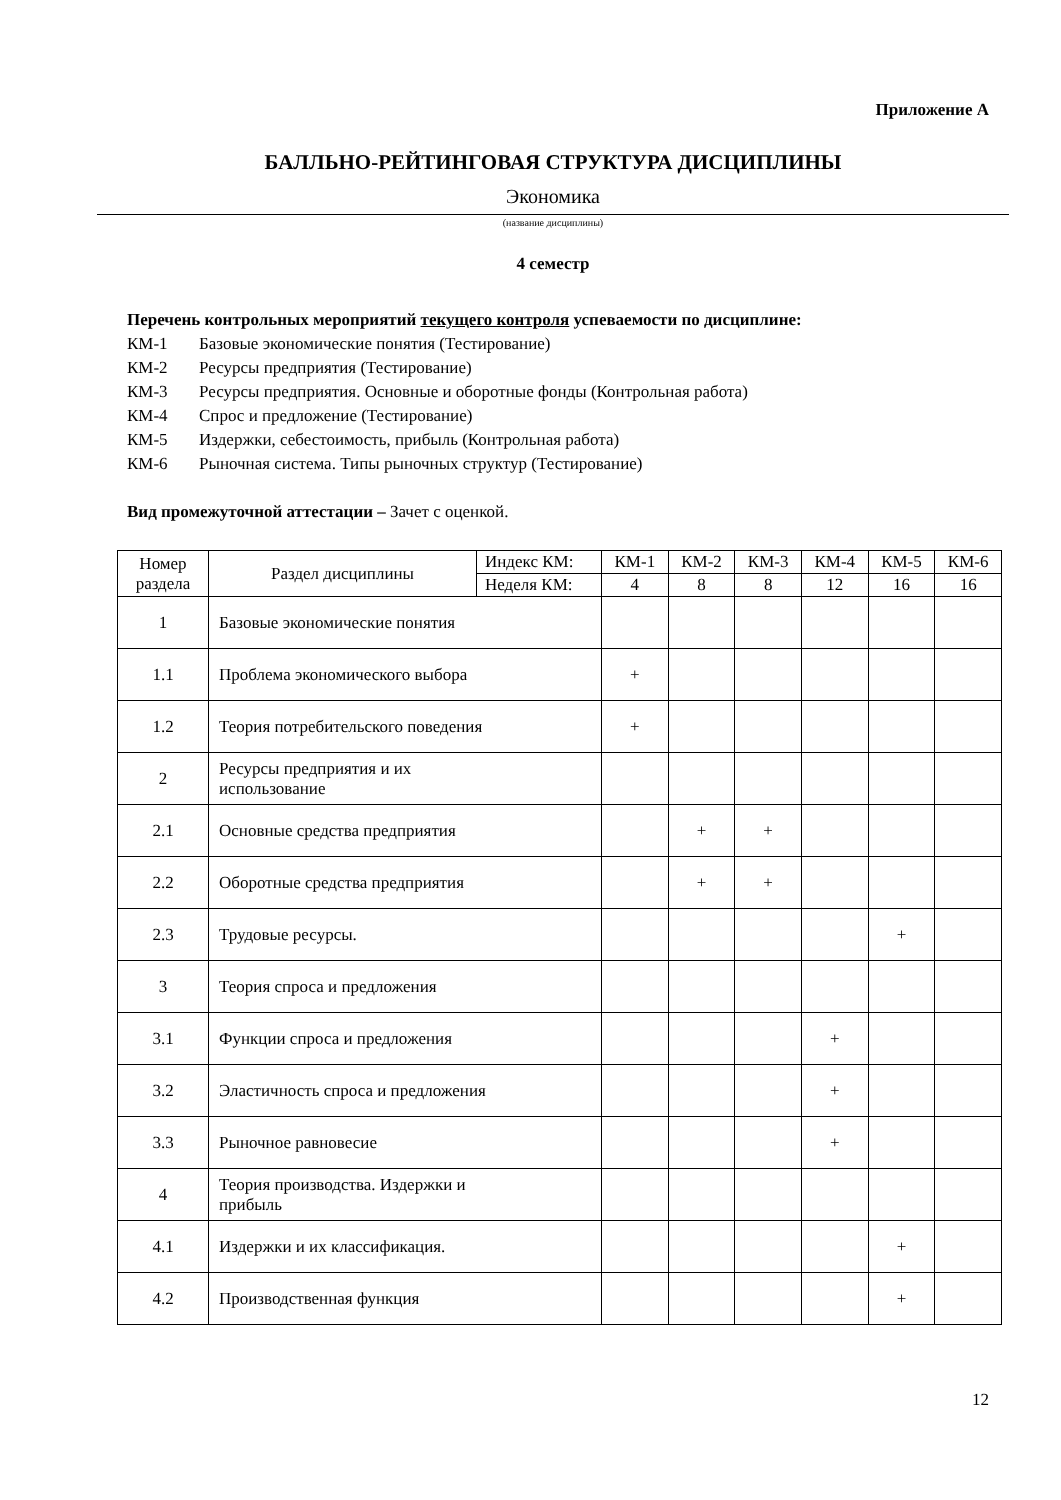Приложение А
БАЛЛЬНО-РЕЙТИНГОВАЯ СТРУКТУРА ДИСЦИПЛИНЫ
Экономика
(название дисциплины)
4 семестр
Перечень контрольных мероприятий текущего контроля успеваемости по дисциплине:
КМ-1 Базовые экономические понятия (Тестирование)
КМ-2 Ресурсы предприятия (Тестирование)
КМ-3 Ресурсы предприятия. Основные и оборотные фонды (Контрольная работа)
КМ-4 Спрос и предложение (Тестирование)
КМ-5 Издержки, себестоимость, прибыль (Контрольная работа)
КМ-6 Рыночная система. Типы рыночных структур (Тестирование)
Вид промежуточной аттестации – Зачет с оценкой.
| Номер раздела | Раздел дисциплины | Индекс КМ: | КМ-1 | КМ-2 | КМ-3 | КМ-4 | КМ-5 | КМ-6 |
| --- | --- | --- | --- | --- | --- | --- | --- | --- |
| | | Неделя КМ: | 4 | 8 | 8 | 12 | 16 | 16 |
| 1 | Базовые экономические понятия | | | | | | | |
| 1.1 | Проблема экономического выбора | | + | | | | | |
| 1.2 | Теория потребительского поведения | | + | | | | | |
| 2 | Ресурсы предприятия и их использование | | | | | | | |
| 2.1 | Основные средства предприятия | | | + | + | | | |
| 2.2 | Оборотные средства предприятия | | | + | + | | | |
| 2.3 | Трудовые ресурсы. | | | | | | + | |
| 3 | Теория спроса и предложения | | | | | | | |
| 3.1 | Функции спроса и предложения | | | | | + | | |
| 3.2 | Эластичность спроса и предложения | | | | | + | | |
| 3.3 | Рыночное равновесие | | | | | + | | |
| 4 | Теория производства. Издержки и прибыль | | | | | | | |
| 4.1 | Издержки и их классификация. | | | | | | + | |
| 4.2 | Производственная функция | | | | | | + | |
12